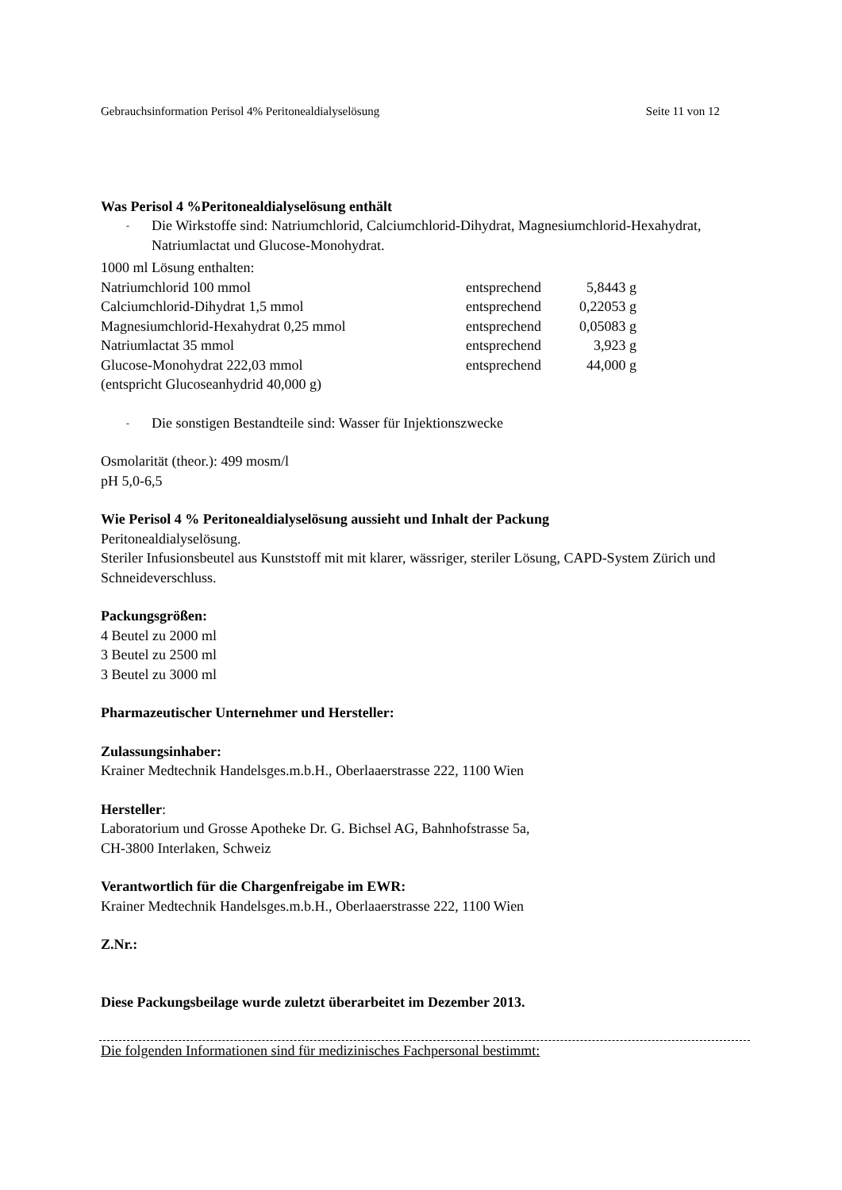Gebrauchsinformation Perisol 4% Peritonealdialyselösung Seite 11 von 12
Was Perisol 4 %Peritonealdialyselösung enthält
- Die Wirkstoffe sind: Natriumchlorid, Calciumchlorid-Dihydrat, Magnesiumchlorid-Hexahydrat, Natriumlactat und Glucose-Monohydrat.
1000 ml Lösung enthalten:
| Natriumchlorid 100 mmol | entsprechend | 5,8443 g |
| Calciumchlorid-Dihydrat 1,5 mmol | entsprechend | 0,22053 g |
| Magnesiumchlorid-Hexahydrat 0,25 mmol | entsprechend | 0,05083 g |
| Natriumlactat 35 mmol | entsprechend | 3,923 g |
| Glucose-Monohydrat 222,03 mmol | entsprechend | 44,000 g |
| (entspricht Glucoseanhydrid 40,000 g) | | |
- Die sonstigen Bestandteile sind: Wasser für Injektionszwecke
Osmolarität (theor.): 499 mosm/l
pH 5,0-6,5
Wie Perisol 4 % Peritonealdialyselösung aussieht und Inhalt der Packung
Peritonealdialyselösung.
Steriler Infusionsbeutel aus Kunststoff mit mit klarer, wässriger, steriler Lösung, CAPD-System Zürich und Schneideverschluss.
Packungsgrößen:
4 Beutel zu 2000 ml
3 Beutel zu 2500 ml
3 Beutel zu 3000 ml
Pharmazeutischer Unternehmer und Hersteller:
Zulassungsinhaber:
Krainer Medtechnik Handelsges.m.b.H., Oberlaaerstrasse 222, 1100 Wien
Hersteller:
Laboratorium und Grosse Apotheke Dr. G. Bichsel AG, Bahnhofstrasse 5a,
CH-3800 Interlaken, Schweiz
Verantwortlich für die Chargenfreigabe im EWR:
Krainer Medtechnik Handelsges.m.b.H., Oberlaaerstrasse 222, 1100 Wien
Z.Nr.:
Diese Packungsbeilage wurde zuletzt überarbeitet im Dezember 2013.
Die folgenden Informationen sind für medizinisches Fachpersonal bestimmt: